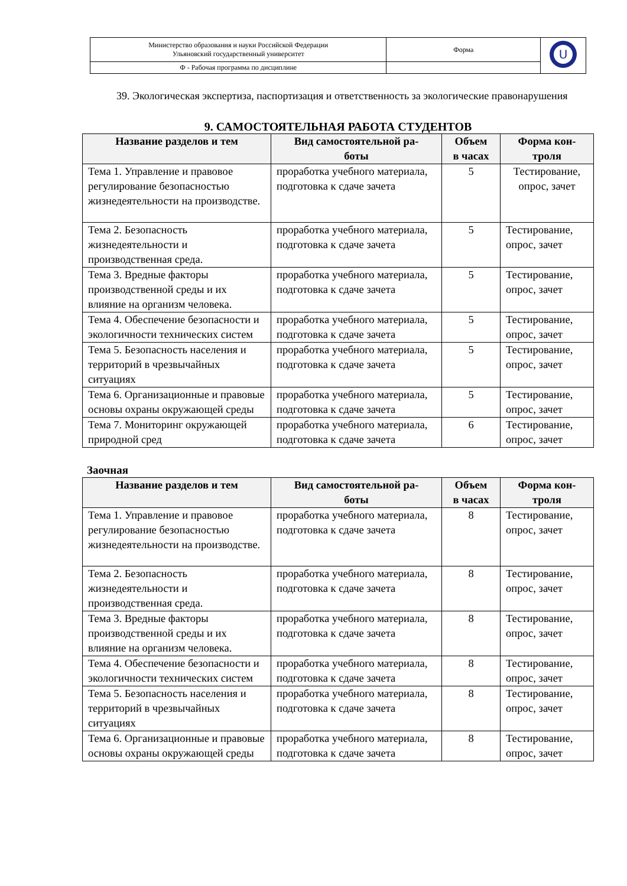| Министерство образования и науки Российской Федерации Ульяновский государственный университет | Форма | U |
| Ф - Рабочая программа по дисциплине | | |
39. Экологическая экспертиза, паспортизация и ответственность за экологические правонарушения
9. САМОСТОЯТЕЛЬНАЯ РАБОТА СТУДЕНТОВ
| Название разделов и тем | Вид самостоятельной ра- боты | Объем в часах | Форма кон- троля |
| --- | --- | --- | --- |
| Тема 1. Управление и правовое регулирование безопасностью жизнедеятельности на производстве. | проработка учебного материала, подготовка к сдаче зачета | 5 | Тестирование, опрос, зачет |
| Тема 2. Безопасность жизнедеятельности и производственная среда. | проработка учебного материала, подготовка к сдаче зачета | 5 | Тестирование, опрос, зачет |
| Тема 3. Вредные факторы производственной среды и их влияние на организм человека. | проработка учебного материала, подготовка к сдаче зачета | 5 | Тестирование, опрос, зачет |
| Тема 4. Обеспечение безопасности и экологичности технических систем | проработка учебного материала, подготовка к сдаче зачета | 5 | Тестирование, опрос, зачет |
| Тема 5. Безопасность населения и территорий в чрезвычайных ситуациях | проработка учебного материала, подготовка к сдаче зачета | 5 | Тестирование, опрос, зачет |
| Тема 6. Организационные и правовые основы охраны окружающей среды | проработка учебного материала, подготовка к сдаче зачета | 5 | Тестирование, опрос, зачет |
| Тема 7. Мониторинг окружающей природной сред | проработка учебного материала, подготовка к сдаче зачета | 6 | Тестирование, опрос, зачет |
Заочная
| Название разделов и тем | Вид самостоятельной ра- боты | Объем в часах | Форма кон- троля |
| --- | --- | --- | --- |
| Тема 1. Управление и правовое регулирование безопасностью жизнедеятельности на производстве. | проработка учебного материала, подготовка к сдаче зачета | 8 | Тестирование, опрос, зачет |
| Тема 2. Безопасность жизнедеятельности и производственная среда. | проработка учебного материала, подготовка к сдаче зачета | 8 | Тестирование, опрос, зачет |
| Тема 3. Вредные факторы производственной среды и их влияние на организм человека. | проработка учебного материала, подготовка к сдаче зачета | 8 | Тестирование, опрос, зачет |
| Тема 4. Обеспечение безопасности и экологичности технических систем | проработка учебного материала, подготовка к сдаче зачета | 8 | Тестирование, опрос, зачет |
| Тема 5. Безопасность населения и территорий в чрезвычайных ситуациях | проработка учебного материала, подготовка к сдаче зачета | 8 | Тестирование, опрос, зачет |
| Тема 6. Организационные и правовые основы охраны окружающей среды | проработка учебного материала, подготовка к сдаче зачета | 8 | Тестирование, опрос, зачет |